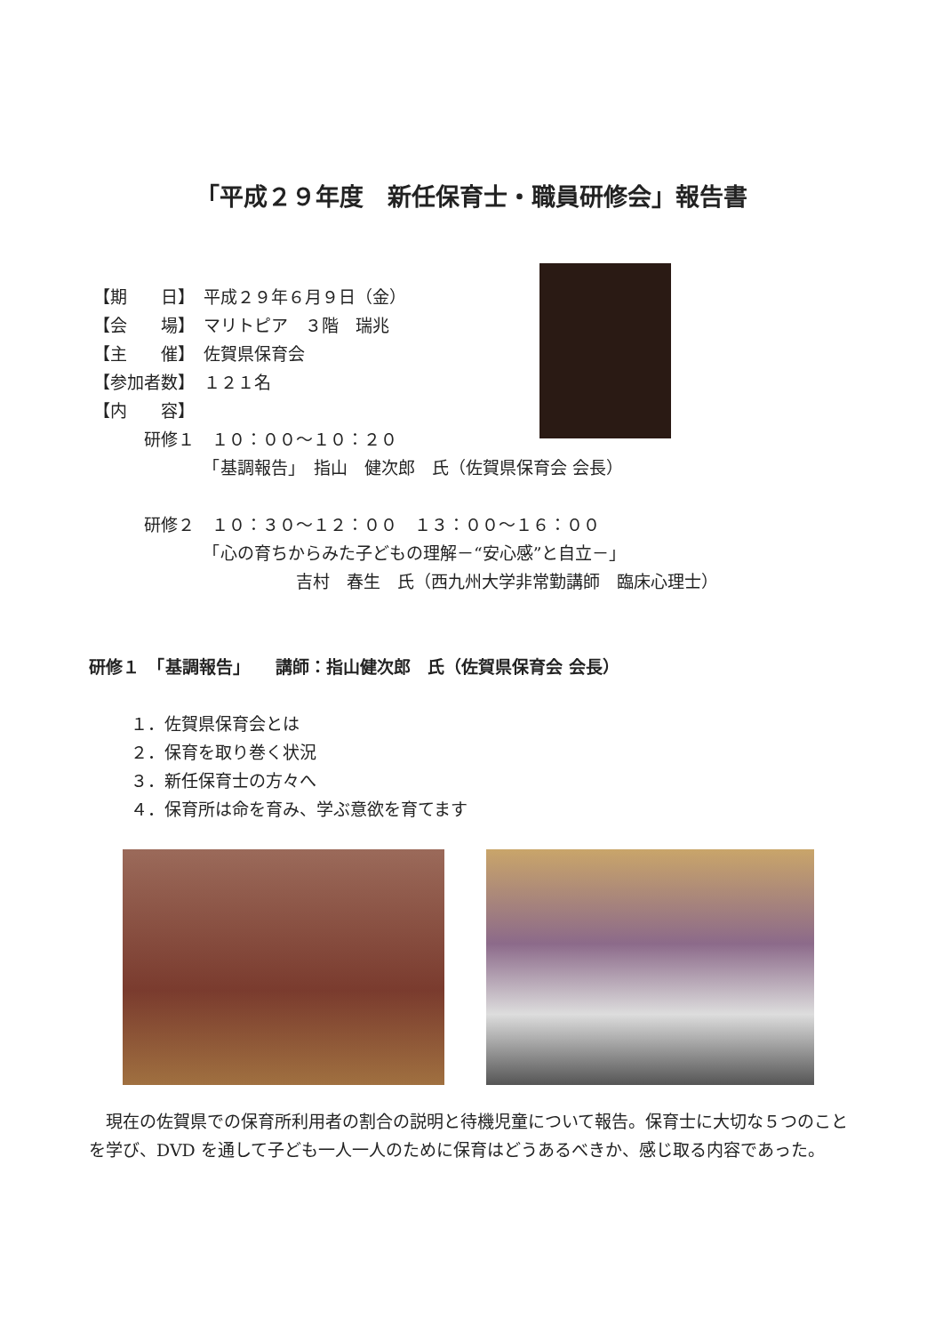「平成２９年度　新任保育士・職員研修会」報告書
【期　　日】　平成２９年６月９日（金）
【会　　場】　マリトピア　３階　瑞兆
【主　　催】　佐賀県保育会
【参加者数】　１２１名
【内　　容】
　　　研修１　１０：００～１０：２０
　　　　　　　「基調報告」　指山　健次郎　氏（佐賀県保育会 会長）
　　　研修２　１０：３０～１２：００　１３：００～１６：００
　　　　　　　「心の育ちからみた子どもの理解－“安心感”と自立－」
　　　　　　　　　　　　吉村　春生　氏（西九州大学非常勤講師　臨床心理士）
研修１　「基調報告」　　講師：指山健次郎　氏（佐賀県保育会 会長）
１．佐賀県保育会とは
２．保育を取り巻く状況
３．新任保育士の方々へ
４．保育所は命を育み、学ぶ意欲を育てます
現在の佐賀県での保育所利用者の割合の説明と待機児童について報告。保育士に大切な５つのことを学び、DVD を通して子ども一人一人のために保育はどうあるべきか、感じ取る内容であった。